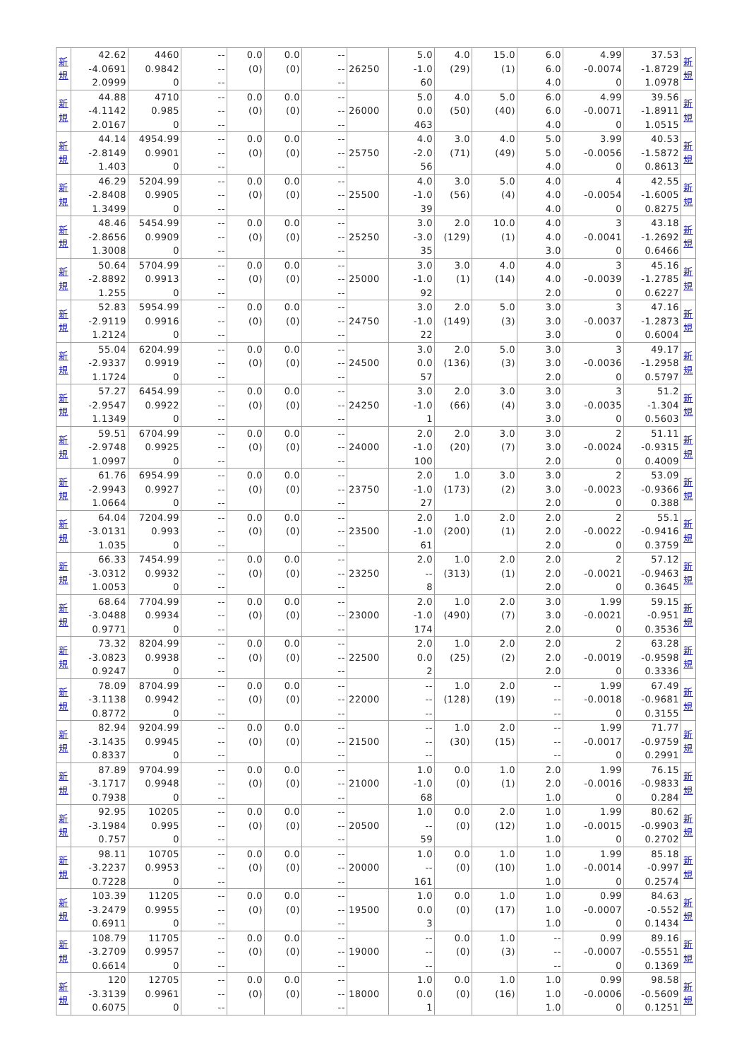| 新 規 | 42.62 -4.0691 2.0999 | 4460 0.9842 0 | -- -- -- | 0.0 (0) | 0.0 (0) | -- -- -- | 26250 | 5.0 -1.0 60 | 4.0 (29) | 15.0 (1) | 6.0 6.0 4.0 | 4.99 -0.0074 0 | 37.53 -1.8729 1.0978 | 新 規 |
| 新 規 | 44.88 -4.1142 2.0167 | 4710 0.985 0 | -- -- -- | 0.0 (0) | 0.0 (0) | -- -- -- | 26000 | 5.0 0.0 463 | 4.0 (50) | 5.0 (40) | 6.0 6.0 4.0 | 4.99 -0.0071 0 | 39.56 -1.8911 1.0515 | 新 規 |
| 新 規 | 44.14 -2.8149 1.403 | 4954.99 0.9901 0 | -- -- -- | 0.0 (0) | 0.0 (0) | -- -- -- | 25750 | 4.0 -2.0 56 | 3.0 (71) | 4.0 (49) | 5.0 5.0 4.0 | 3.99 -0.0056 0 | 40.53 -1.5872 0.8613 | 新 規 |
| 新 規 | 46.29 -2.8408 1.3499 | 5204.99 0.9905 0 | -- -- -- | 0.0 (0) | 0.0 (0) | -- -- -- | 25500 | 4.0 -1.0 39 | 3.0 (56) | 5.0 (4) | 4.0 4.0 4.0 | 4 -0.0054 0 | 42.55 -1.6005 0.8275 | 新 規 |
| 新 規 | 48.46 -2.8656 1.3008 | 5454.99 0.9909 0 | -- -- -- | 0.0 (0) | 0.0 (0) | -- -- -- | 25250 | 3.0 -3.0 35 | 2.0 (129) | 10.0 (1) | 4.0 4.0 3.0 | 3 -0.0041 0 | 43.18 -1.2692 0.6466 | 新 規 |
| 新 規 | 50.64 -2.8892 1.255 | 5704.99 0.9913 0 | -- -- -- | 0.0 (0) | 0.0 (0) | -- -- -- | 25000 | 3.0 -1.0 92 | 3.0 (1) | 4.0 (14) | 4.0 4.0 2.0 | 3 -0.0039 0 | 45.16 -1.2785 0.6227 | 新 規 |
| 新 規 | 52.83 -2.9119 1.2124 | 5954.99 0.9916 0 | -- -- -- | 0.0 (0) | 0.0 (0) | -- -- -- | 24750 | 3.0 -1.0 22 | 2.0 (149) | 5.0 (3) | 3.0 3.0 3.0 | 3 -0.0037 0 | 47.16 -1.2873 0.6004 | 新 規 |
| 新 規 | 55.04 -2.9337 1.1724 | 6204.99 0.9919 0 | -- -- -- | 0.0 (0) | 0.0 (0) | -- -- -- | 24500 | 3.0 0.0 57 | 2.0 (136) | 5.0 (3) | 3.0 3.0 2.0 | 3 -0.0036 0 | 49.17 -1.2958 0.5797 | 新 規 |
| 新 規 | 57.27 -2.9547 1.1349 | 6454.99 0.9922 0 | -- -- -- | 0.0 (0) | 0.0 (0) | -- -- -- | 24250 | 3.0 -1.0 1 | 2.0 (66) | 3.0 (4) | 3.0 3.0 3.0 | 3 -0.0035 0 | 51.2 -1.304 0.5603 | 新 規 |
| 新 規 | 59.51 -2.9748 1.0997 | 6704.99 0.9925 0 | -- -- -- | 0.0 (0) | 0.0 (0) | -- -- -- | 24000 | 2.0 -1.0 100 | 2.0 (20) | 3.0 (7) | 3.0 3.0 2.0 | 2 -0.0024 0 | 51.11 -0.9315 0.4009 | 新 規 |
| 新 規 | 61.76 -2.9943 1.0664 | 6954.99 0.9927 0 | -- -- -- | 0.0 (0) | 0.0 (0) | -- -- -- | 23750 | 2.0 -1.0 27 | 1.0 (173) | 3.0 (2) | 3.0 3.0 2.0 | 2 -0.0023 0 | 53.09 -0.9366 0.388 | 新 規 |
| 新 規 | 64.04 -3.0131 1.035 | 7204.99 0.993 0 | -- -- -- | 0.0 (0) | 0.0 (0) | -- -- -- | 23500 | 2.0 -1.0 61 | 1.0 (200) | 2.0 (1) | 2.0 2.0 2.0 | 2 -0.0022 0 | 55.1 -0.9416 0.3759 | 新 規 |
| 新 規 | 66.33 -3.0312 1.0053 | 7454.99 0.9932 0 | -- -- -- | 0.0 (0) | 0.0 (0) | -- -- -- | 23250 | 2.0 -- 8 | 1.0 (313) | 2.0 (1) | 2.0 2.0 2.0 | 2 -0.0021 0 | 57.12 -0.9463 0.3645 | 新 規 |
| 新 規 | 68.64 -3.0488 0.9771 | 7704.99 0.9934 0 | -- -- -- | 0.0 (0) | 0.0 (0) | -- -- -- | 23000 | 2.0 -1.0 174 | 1.0 (490) | 2.0 (7) | 3.0 3.0 2.0 | 1.99 -0.0021 0 | 59.15 -0.951 0.3536 | 新 規 |
| 新 規 | 73.32 -3.0823 0.9247 | 8204.99 0.9938 0 | -- -- -- | 0.0 (0) | 0.0 (0) | -- -- -- | 22500 | 2.0 0.0 2 | 1.0 (25) | 2.0 (2) | 2.0 2.0 2.0 | 2 -0.0019 0 | 63.28 -0.9598 0.3336 | 新 規 |
| 新 規 | 78.09 -3.1138 0.8772 | 8704.99 0.9942 0 | -- -- -- | 0.0 (0) | 0.0 (0) | -- -- -- | 22000 | -- -- -- | 1.0 (128) | 2.0 (19) | -- -- -- | 1.99 -0.0018 0 | 67.49 -0.9681 0.3155 | 新 規 |
| 新 規 | 82.94 -3.1435 0.8337 | 9204.99 0.9945 0 | -- -- -- | 0.0 (0) | 0.0 (0) | -- -- -- | 21500 | -- -- -- | 1.0 (30) | 2.0 (15) | -- -- -- | 1.99 -0.0017 0 | 71.77 -0.9759 0.2991 | 新 規 |
| 新 規 | 87.89 -3.1717 0.7938 | 9704.99 0.9948 0 | -- -- -- | 0.0 (0) | 0.0 (0) | -- -- -- | 21000 | 1.0 -1.0 68 | 0.0 (0) | 1.0 (1) | 2.0 2.0 1.0 | 1.99 -0.0016 0 | 76.15 -0.9833 0.284 | 新 規 |
| 新 規 | 92.95 -3.1984 0.757 | 10205 0.995 0 | -- -- -- | 0.0 (0) | 0.0 (0) | -- -- -- | 20500 | 1.0 -- 59 | 0.0 (0) | 2.0 (12) | 1.0 1.0 1.0 | 1.99 -0.0015 0 | 80.62 -0.9903 0.2702 | 新 規 |
| 新 規 | 98.11 -3.2237 0.7228 | 10705 0.9953 0 | -- -- -- | 0.0 (0) | 0.0 (0) | -- -- -- | 20000 | 1.0 -- 161 | 0.0 (0) | 1.0 (10) | 1.0 1.0 1.0 | 1.99 -0.0014 0 | 85.18 -0.997 0.2574 | 新 規 |
| 新 規 | 103.39 -3.2479 0.6911 | 11205 0.9955 0 | -- -- -- | 0.0 (0) | 0.0 (0) | -- -- -- | 19500 | 1.0 0.0 3 | 0.0 (0) | 1.0 (17) | 1.0 1.0 1.0 | 0.99 -0.0007 0 | 84.63 -0.552 0.1434 | 新 規 |
| 新 規 | 108.79 -3.2709 0.6614 | 11705 0.9957 0 | -- -- -- | 0.0 (0) | 0.0 (0) | -- -- -- | 19000 | -- -- -- | 0.0 (0) | 1.0 (3) | -- -- -- | 0.99 -0.0007 0 | 89.16 -0.5551 0.1369 | 新 規 |
| 新 規 | 120 -3.3139 0.6075 | 12705 0.9961 0 | -- -- -- | 0.0 (0) | 0.0 (0) | -- -- -- | 18000 | 1.0 0.0 1 | 0.0 (0) | 1.0 (16) | 1.0 1.0 1.0 | 0.99 -0.0006 0 | 98.58 -0.5609 0.1251 | 新 規 |